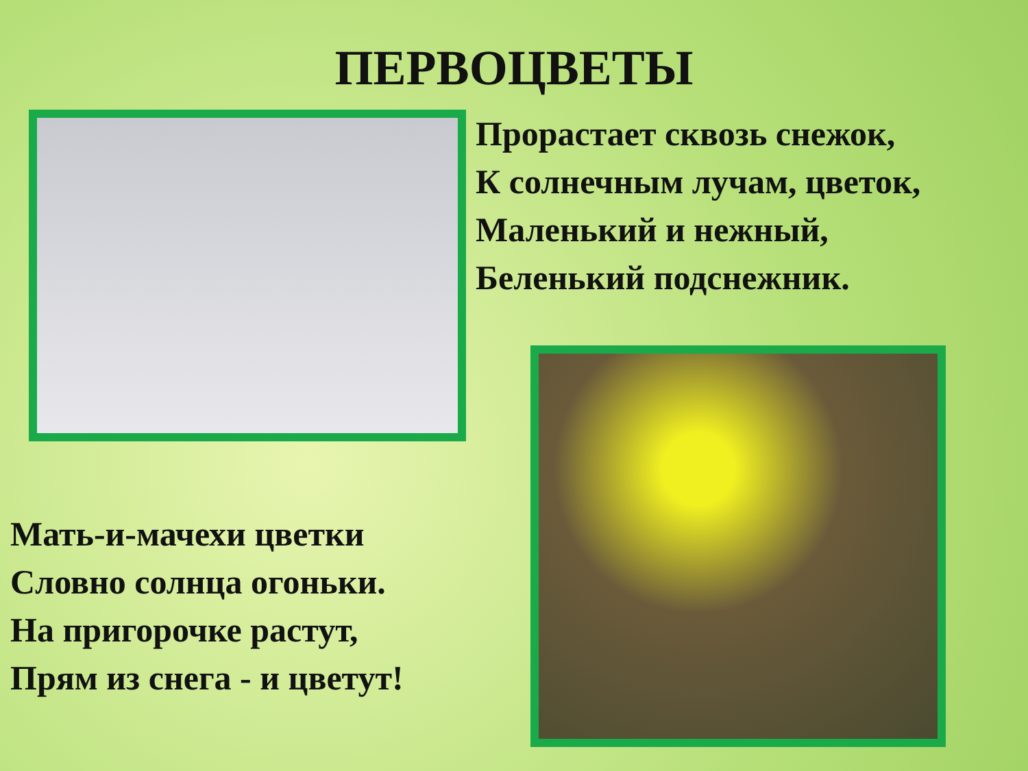ПЕРВОЦВЕТЫ
Прорастает сквозь снежок,
К солнечным лучам, цветок,
Маленький и нежный,
Беленький подснежник.
Мать-и-мачехи цветки
Словно солнца огоньки.
На пригорочке растут,
Прям из снега - и цветут!